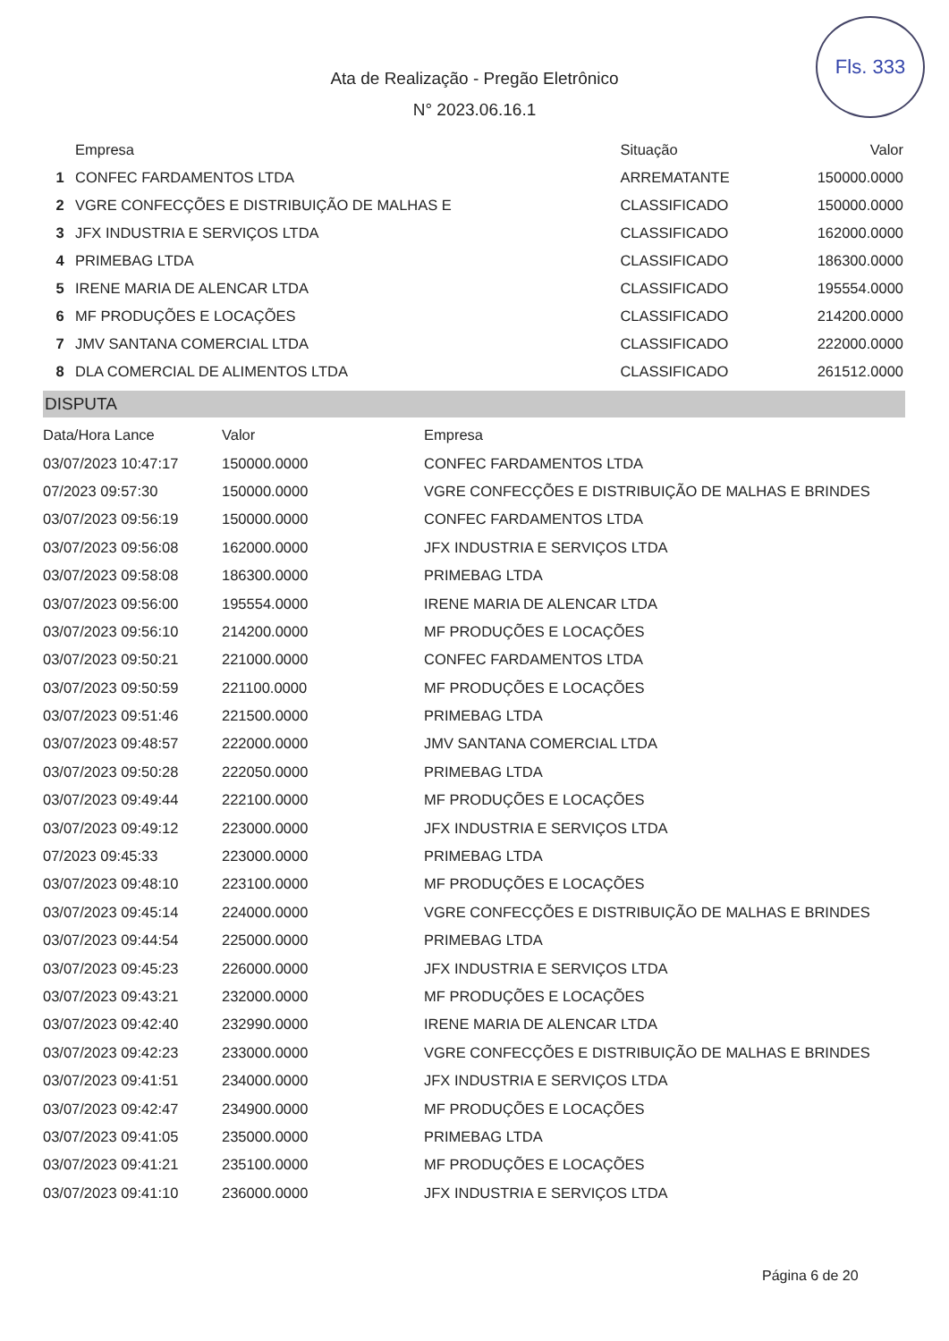Fls. 333
Ata de Realização - Pregão Eletrônico
N° 2023.06.16.1
| | Empresa | Situação | Valor |
| --- | --- | --- | --- |
| 1 | CONFEC FARDAMENTOS LTDA | ARREMATANTE | 150000.0000 |
| 2 | VGRE CONFECÇÕES E DISTRIBUIÇÃO DE MALHAS E | CLASSIFICADO | 150000.0000 |
| 3 | JFX INDUSTRIA E SERVIÇOS LTDA | CLASSIFICADO | 162000.0000 |
| 4 | PRIMEBAG LTDA | CLASSIFICADO | 186300.0000 |
| 5 | IRENE MARIA DE ALENCAR LTDA | CLASSIFICADO | 195554.0000 |
| 6 | MF PRODUÇÕES E LOCAÇÕES | CLASSIFICADO | 214200.0000 |
| 7 | JMV SANTANA COMERCIAL LTDA | CLASSIFICADO | 222000.0000 |
| 8 | DLA COMERCIAL DE ALIMENTOS LTDA | CLASSIFICADO | 261512.0000 |
DISPUTA
| Data/Hora Lance | Valor | Empresa |
| --- | --- | --- |
| 03/07/2023 10:47:17 | 150000.0000 | CONFEC FARDAMENTOS LTDA |
| 07/2023 09:57:30 | 150000.0000 | VGRE CONFECÇÕES E DISTRIBUIÇÃO DE MALHAS E BRINDES |
| 03/07/2023 09:56:19 | 150000.0000 | CONFEC FARDAMENTOS LTDA |
| 03/07/2023 09:56:08 | 162000.0000 | JFX INDUSTRIA E SERVIÇOS LTDA |
| 03/07/2023 09:58:08 | 186300.0000 | PRIMEBAG LTDA |
| 03/07/2023 09:56:00 | 195554.0000 | IRENE MARIA DE ALENCAR LTDA |
| 03/07/2023 09:56:10 | 214200.0000 | MF PRODUÇÕES E LOCAÇÕES |
| 03/07/2023 09:50:21 | 221000.0000 | CONFEC FARDAMENTOS LTDA |
| 03/07/2023 09:50:59 | 221100.0000 | MF PRODUÇÕES E LOCAÇÕES |
| 03/07/2023 09:51:46 | 221500.0000 | PRIMEBAG LTDA |
| 03/07/2023 09:48:57 | 222000.0000 | JMV SANTANA COMERCIAL LTDA |
| 03/07/2023 09:50:28 | 222050.0000 | PRIMEBAG LTDA |
| 03/07/2023 09:49:44 | 222100.0000 | MF PRODUÇÕES E LOCAÇÕES |
| 03/07/2023 09:49:12 | 223000.0000 | JFX INDUSTRIA E SERVIÇOS LTDA |
| 07/2023 09:45:33 | 223000.0000 | PRIMEBAG LTDA |
| 03/07/2023 09:48:10 | 223100.0000 | MF PRODUÇÕES E LOCAÇÕES |
| 03/07/2023 09:45:14 | 224000.0000 | VGRE CONFECÇÕES E DISTRIBUIÇÃO DE MALHAS E BRINDES |
| 03/07/2023 09:44:54 | 225000.0000 | PRIMEBAG LTDA |
| 03/07/2023 09:45:23 | 226000.0000 | JFX INDUSTRIA E SERVIÇOS LTDA |
| 03/07/2023 09:43:21 | 232000.0000 | MF PRODUÇÕES E LOCAÇÕES |
| 03/07/2023 09:42:40 | 232990.0000 | IRENE MARIA DE ALENCAR LTDA |
| 03/07/2023 09:42:23 | 233000.0000 | VGRE CONFECÇÕES E DISTRIBUIÇÃO DE MALHAS E BRINDES |
| 03/07/2023 09:41:51 | 234000.0000 | JFX INDUSTRIA E SERVIÇOS LTDA |
| 03/07/2023 09:42:47 | 234900.0000 | MF PRODUÇÕES E LOCAÇÕES |
| 03/07/2023 09:41:05 | 235000.0000 | PRIMEBAG LTDA |
| 03/07/2023 09:41:21 | 235100.0000 | MF PRODUÇÕES E LOCAÇÕES |
| 03/07/2023 09:41:10 | 236000.0000 | JFX INDUSTRIA E SERVIÇOS LTDA |
Página 6 de 20